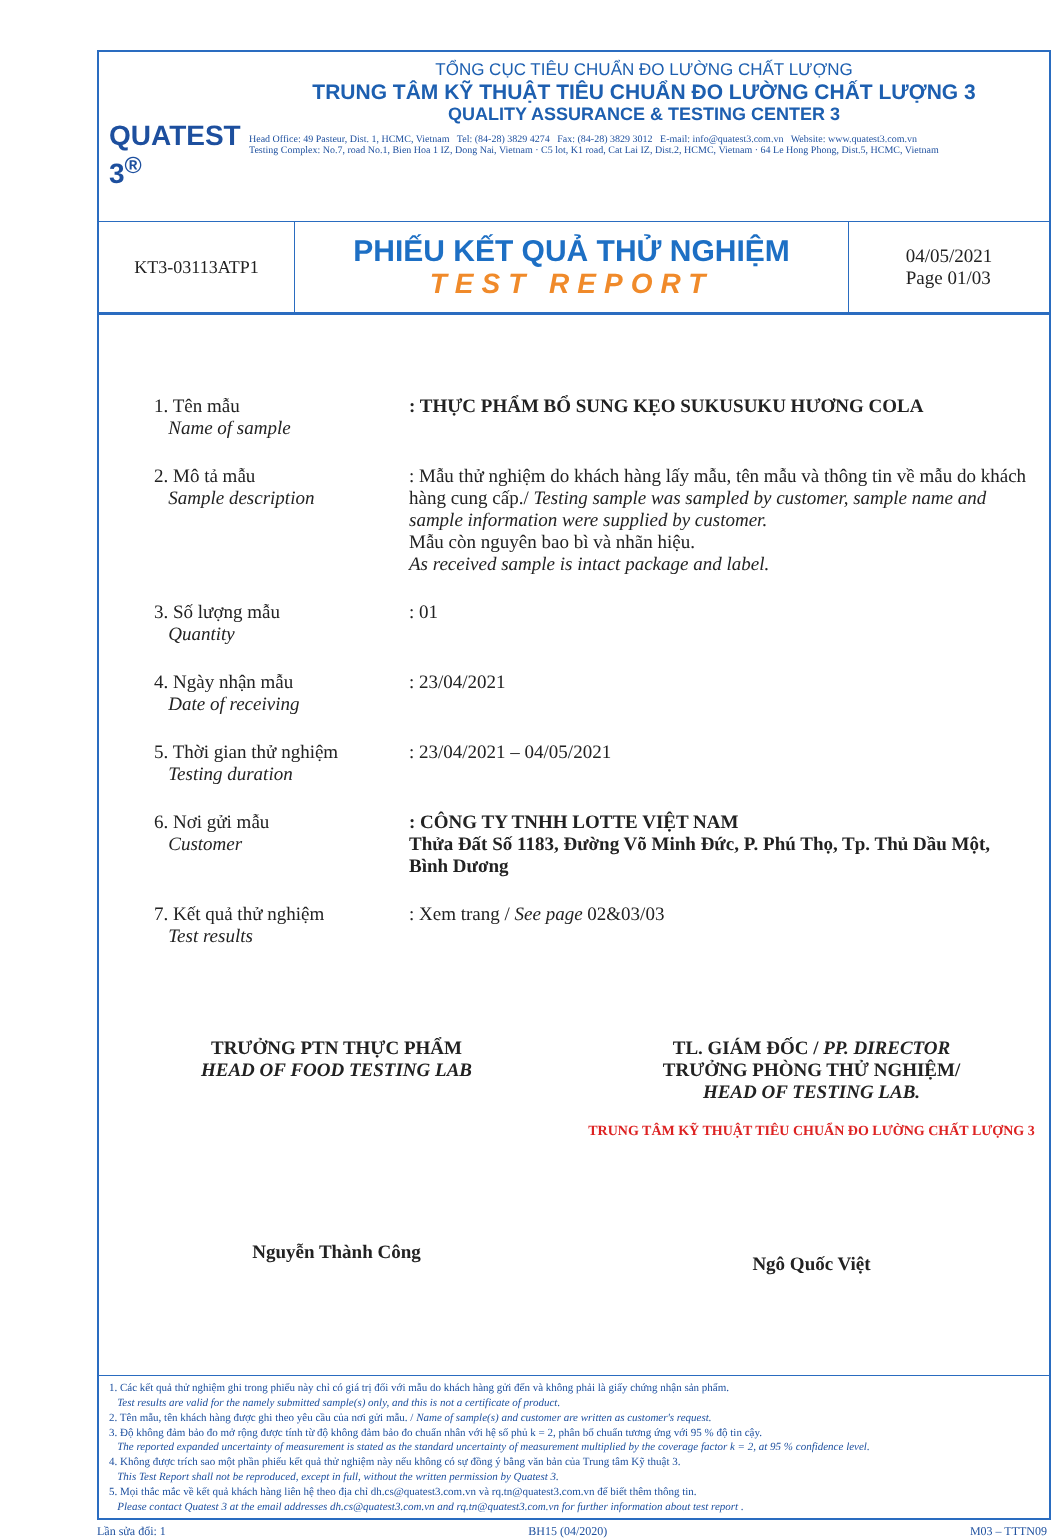QUATEST 3<sup>®</sup>
TỔNG CỤC TIÊU CHUẨN ĐO LƯỜNG CHẤT LƯỢNG
TRUNG TÂM KỸ THUẬT TIÊU CHUẨN ĐO LƯỜNG CHẤT LƯỢNG 3
QUALITY ASSURANCE & TESTING CENTER 3
Head Office: 49 Pasteur, Dist. 1, HCMC, Vietnam Tel: (84-28) 3829 4274 Fax: (84-28) 3829 3012 E-mail: info@quatest3.com.vn Website: www.quatest3.com.vn
Testing Complex: No.7, road No.1, Bien Hoa 1 IZ, Dong Nai, Vietnam · C5 lot, K1 road, Cat Lai IZ, Dist.2, HCMC, Vietnam · 64 Le Hong Phong, Dist.5, HCMC, Vietnam
KT3-03113ATP1
PHIẾU KẾT QUẢ THỬ NGHIỆM
TEST REPORT
04/05/2021
Page 01/03
1. Tên mẫu
Name of sample
: THỰC PHẨM BỔ SUNG KẸO SUKUSUKU HƯƠNG COLA
2. Mô tả mẫu
Sample description
: Mẫu thử nghiệm do khách hàng lấy mẫu, tên mẫu và thông tin về mẫu do khách hàng cung cấp./ Testing sample was sampled by customer, sample name and sample information were supplied by customer.
Mẫu còn nguyên bao bì và nhãn hiệu.
As received sample is intact package and label.
3. Số lượng mẫu
Quantity
: 01
4. Ngày nhận mẫu
Date of receiving
: 23/04/2021
5. Thời gian thử nghiệm
Testing duration
: 23/04/2021 – 04/05/2021
6. Nơi gửi mẫu
Customer
: CÔNG TY TNHH LOTTE VIỆT NAM
Thửa Đất Số 1183, Đường Võ Minh Đức, P. Phú Thọ, Tp. Thủ Dầu Một, Bình Dương
7. Kết quả thử nghiệm
Test results
: Xem trang / See page 02&03/03
TRƯỞNG PTN THỰC PHẨM
HEAD OF FOOD TESTING LAB
Nguyễn Thành Công
TL. GIÁM ĐỐC / PP. DIRECTOR
TRƯỞNG PHÒNG THỬ NGHIỆM/
HEAD OF TESTING LAB.
TRUNG TÂM KỸ THUẬT TIÊU CHUẨN ĐO LƯỜNG CHẤT LƯỢNG 3
Ngô Quốc Việt
1. Các kết quả thử nghiệm ghi trong phiếu này chỉ có giá trị đối với mẫu do khách hàng gửi đến và không phải là giấy chứng nhận sản phẩm.
Test results are valid for the namely submitted sample(s) only, and this is not a certificate of product.
2. Tên mẫu, tên khách hàng được ghi theo yêu cầu của nơi gửi mẫu. / Name of sample(s) and customer are written as customer's request.
3. Độ không đảm bảo đo mở rộng được tính từ độ không đảm bảo đo chuẩn nhân với hệ số phủ k = 2, phân bố chuẩn tương ứng với 95 % độ tin cậy.
The reported expanded uncertainty of measurement is stated as the standard uncertainty of measurement multiplied by the coverage factor k = 2, at 95 % confidence level.
4. Không được trích sao một phần phiếu kết quả thử nghiệm này nếu không có sự đồng ý bằng văn bản của Trung tâm Kỹ thuật 3.
This Test Report shall not be reproduced, except in full, without the written permission by Quatest 3.
5. Mọi thắc mắc về kết quả khách hàng liên hệ theo địa chỉ dh.cs@quatest3.com.vn và rq.tn@quatest3.com.vn để biết thêm thông tin.
Please contact Quatest 3 at the email addresses dh.cs@quatest3.com.vn and rq.tn@quatest3.com.vn for further information about test report .
Lần sửa đổi: 1 BH15 (04/2020) M03 – TTTN09